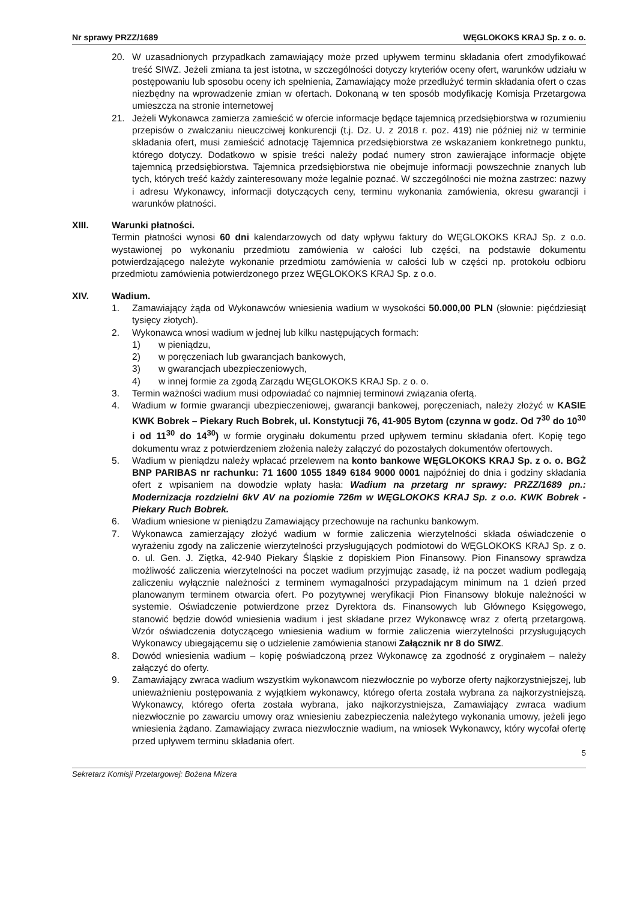Nr sprawy PRZZ/1689 WĘGLOKOKS KRAJ Sp. z o. o.
20. W uzasadnionych przypadkach zamawiający może przed upływem terminu składania ofert zmodyfikować treść SIWZ. Jeżeli zmiana ta jest istotna, w szczególności dotyczy kryteriów oceny ofert, warunków udziału w postępowaniu lub sposobu oceny ich spełnienia, Zamawiający może przedłużyć termin składania ofert o czas niezbędny na wprowadzenie zmian w ofertach. Dokonaną w ten sposób modyfikację Komisja Przetargowa umieszcza na stronie internetowej
21. Jeżeli Wykonawca zamierza zamieścić w ofercie informacje będące tajemnicą przedsiębiorstwa w rozumieniu przepisów o zwalczaniu nieuczciwej konkurencji (t.j. Dz. U. z 2018 r. poz. 419) nie później niż w terminie składania ofert, musi zamieścić adnotację Tajemnica przedsiębiorstwa ze wskazaniem konkretnego punktu, którego dotyczy. Dodatkowo w spisie treści należy podać numery stron zawierające informacje objęte tajemnicą przedsiębiorstwa. Tajemnica przedsiębiorstwa nie obejmuje informacji powszechnie znanych lub tych, których treść każdy zainteresowany może legalnie poznać. W szczególności nie można zastrzec: nazwy i adresu Wykonawcy, informacji dotyczących ceny, terminu wykonania zamówienia, okresu gwarancji i warunków płatności.
XIII. Warunki płatności.
Termin płatności wynosi 60 dni kalendarzowych od daty wpływu faktury do WĘGLOKOKS KRAJ Sp. z o.o. wystawionej po wykonaniu przedmiotu zamówienia w całości lub części, na podstawie dokumentu potwierdzającego należyte wykonanie przedmiotu zamówienia w całości lub w części np. protokołu odbioru przedmiotu zamówienia potwierdzonego przez WĘGLOKOKS KRAJ Sp. z o.o.
XIV. Wadium.
1. Zamawiający żąda od Wykonawców wniesienia wadium w wysokości 50.000,00 PLN (słownie: pięćdziesiąt tysięcy złotych).
2. Wykonawca wnosi wadium w jednej lub kilku następujących formach:
1) w pieniądzu,
2) w poręczeniach lub gwarancjach bankowych,
3) w gwarancjach ubezpieczeniowych,
4) w innej formie za zgodą Zarządu WĘGLOKOKS KRAJ Sp. z o. o.
3. Termin ważności wadium musi odpowiadać co najmniej terminowi związania ofertą.
4. Wadium w formie gwarancji ubezpieczeniowej, gwarancji bankowej, poręczeniach, należy złożyć w KASIE KWK Bobrek – Piekary Ruch Bobrek, ul. Konstytucji 76, 41-905 Bytom (czynna w godz. Od 7<sup>30</sup> do 10<sup>30</sup> i od 11<sup>30</sup> do 14<sup>30</sup>) w formie oryginału dokumentu przed upływem terminu składania ofert. Kopię tego dokumentu wraz z potwierdzeniem złożenia należy załączyć do pozostałych dokumentów ofertowych.
5. Wadium w pieniądzu należy wpłacać przelewem na konto bankowe WĘGLOKOKS KRAJ Sp. z o. o. BGŻ BNP PARIBAS nr rachunku: 71 1600 1055 1849 6184 9000 0001 najpóźniej do dnia i godziny składania ofert z wpisaniem na dowodzie wpłaty hasła: Wadium na przetarg nr sprawy: PRZZ/1689 pn.: Modernizacja rozdzielni 6kV AV na poziomie 726m w WĘGLOKOKS KRAJ Sp. z o.o. KWK Bobrek - Piekary Ruch Bobrek.
6. Wadium wniesione w pieniądzu Zamawiający przechowuje na rachunku bankowym.
7. Wykonawca zamierzający złożyć wadium w formie zaliczenia wierzytelności składa oświadczenie o wyrażeniu zgody na zaliczenie wierzytelności przysługujących podmiotowi do WĘGLOKOKS KRAJ Sp. z o. o. ul. Gen. J. Ziętka, 42-940 Piekary Śląskie z dopiskiem Pion Finansowy. Pion Finansowy sprawdza możliwość zaliczenia wierzytelności na poczet wadium przyjmując zasadę, iż na poczet wadium podlegają zaliczeniu wyłącznie należności z terminem wymagalności przypadającym minimum na 1 dzień przed planowanym terminem otwarcia ofert. Po pozytywnej weryfikacji Pion Finansowy blokuje należności w systemie. Oświadczenie potwierdzone przez Dyrektora ds. Finansowych lub Głównego Księgowego, stanowić będzie dowód wniesienia wadium i jest składane przez Wykonawcę wraz z ofertą przetargową. Wzór oświadczenia dotyczącego wniesienia wadium w formie zaliczenia wierzytelności przysługujących Wykonawcy ubiegającemu się o udzielenie zamówienia stanowi Załącznik nr 8 do SIWZ.
8. Dowód wniesienia wadium – kopię poświadczoną przez Wykonawcę za zgodność z oryginałem – należy załączyć do oferty.
9. Zamawiający zwraca wadium wszystkim wykonawcom niezwłocznie po wyborze oferty najkorzystniejszej, lub unieważnieniu postępowania z wyjątkiem wykonawcy, którego oferta została wybrana za najkorzystniejszą. Wykonawcy, którego oferta została wybrana, jako najkorzystniejsza, Zamawiający zwraca wadium niezwłocznie po zawarciu umowy oraz wniesieniu zabezpieczenia należytego wykonania umowy, jeżeli jego wniesienia żądano. Zamawiający zwraca niezwłocznie wadium, na wniosek Wykonawcy, który wycofał ofertę przed upływem terminu składania ofert.
5
Sekretarz Komisji Przetargowej: Bożena Mizera